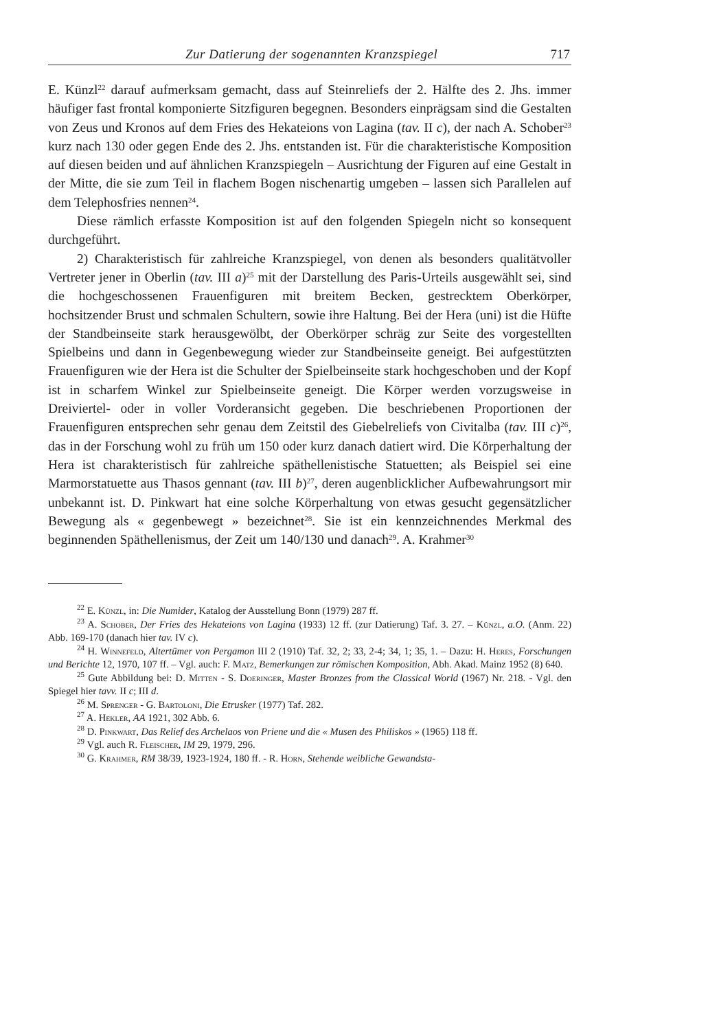Zur Datierung der sogenannten Kranzspiegel 717
E. Künzl<sup>22</sup> darauf aufmerksam gemacht, dass auf Steinreliefs der 2. Hälfte des 2. Jhs. immer häufiger fast frontal komponierte Sitzfiguren begegnen. Besonders einprägsam sind die Gestalten von Zeus und Kronos auf dem Fries des Hekateions von Lagina (tav. II c), der nach A. Schober<sup>23</sup> kurz nach 130 oder gegen Ende des 2. Jhs. entstanden ist. Für die charakteristische Komposition auf diesen beiden und auf ähnlichen Kranzspiegeln – Ausrichtung der Figuren auf eine Gestalt in der Mitte, die sie zum Teil in flachem Bogen nischenartig umgeben – lassen sich Parallelen auf dem Telephosfries nennen<sup>24</sup>.
Diese rämlich erfasste Komposition ist auf den folgenden Spiegeln nicht so konsequent durchgeführt.
2) Charakteristisch für zahlreiche Kranzspiegel, von denen als besonders qualitätvoller Vertreter jener in Oberlin (tav. III a)<sup>25</sup> mit der Darstellung des Paris-Urteils ausgewählt sei, sind die hochgeschossenen Frauenfiguren mit breitem Becken, gestrecktem Oberkörper, hochsitzender Brust und schmalen Schultern, sowie ihre Haltung. Bei der Hera (uni) ist die Hüfte der Standbeinseite stark herausgewölbt, der Oberkörper schräg zur Seite des vorgestellten Spielbeins und dann in Gegenbewegung wieder zur Standbeinseite geneigt. Bei aufgestützten Frauenfiguren wie der Hera ist die Schulter der Spielbeinseite stark hochgeschoben und der Kopf ist in scharfem Winkel zur Spielbeinseite geneigt. Die Körper werden vorzugsweise in Dreiviertel- oder in voller Vorderansicht gegeben. Die beschriebenen Proportionen der Frauenfiguren entsprechen sehr genau dem Zeitstil des Giebelreliefs von Civitalba (tav. III c)<sup>26</sup>, das in der Forschung wohl zu früh um 150 oder kurz danach datiert wird. Die Körperhaltung der Hera ist charakteristisch für zahlreiche späthellenistische Statuetten; als Beispiel sei eine Marmorstatuette aus Thasos gennant (tav. III b)<sup>27</sup>, deren augenblicklicher Aufbewahrungsort mir unbekannt ist. D. Pinkwart hat eine solche Körperhaltung von etwas gesucht gegensätzlicher Bewegung als « gegenbewegt » bezeichnet<sup>28</sup>. Sie ist ein kennzeichnendes Merkmal des beginnenden Späthellenismus, der Zeit um 140/130 und danach<sup>29</sup>. A. Krahmer<sup>30</sup>
<sup>22</sup> E. Künzl, in: Die Numider, Katalog der Ausstellung Bonn (1979) 287 ff.
<sup>23</sup> A. Schober, Der Fries des Hekateions von Lagina (1933) 12 ff. (zur Datierung) Taf. 3. 27. – Künzl, a.O. (Anm. 22) Abb. 169-170 (danach hier tav. IV c).
<sup>24</sup> H. Winnefeld, Altertümer von Pergamon III 2 (1910) Taf. 32, 2; 33, 2-4; 34, 1; 35, 1. – Dazu: H. Heres, Forschungen und Berichte 12, 1970, 107 ff. – Vgl. auch: F. Matz, Bemerkungen zur römischen Komposition, Abh. Akad. Mainz 1952 (8) 640.
<sup>25</sup> Gute Abbildung bei: D. Mitten - S. Doeringer, Master Bronzes from the Classical World (1967) Nr. 218. - Vgl. den Spiegel hier tavv. II c; III d.
<sup>26</sup> M. Sprenger - G. Bartoloni, Die Etrusker (1977) Taf. 282.
<sup>27</sup> A. Hekler, AA 1921, 302 Abb. 6.
<sup>28</sup> D. Pinkwart, Das Relief des Archelaos von Priene und die « Musen des Philiskos » (1965) 118 ff.
<sup>29</sup> Vgl. auch R. Fleischer, IM 29, 1979, 296.
<sup>30</sup> G. Krahmer, RM 38/39, 1923-1924, 180 ff. - R. Horn, Stehende weibliche Gewandsta-